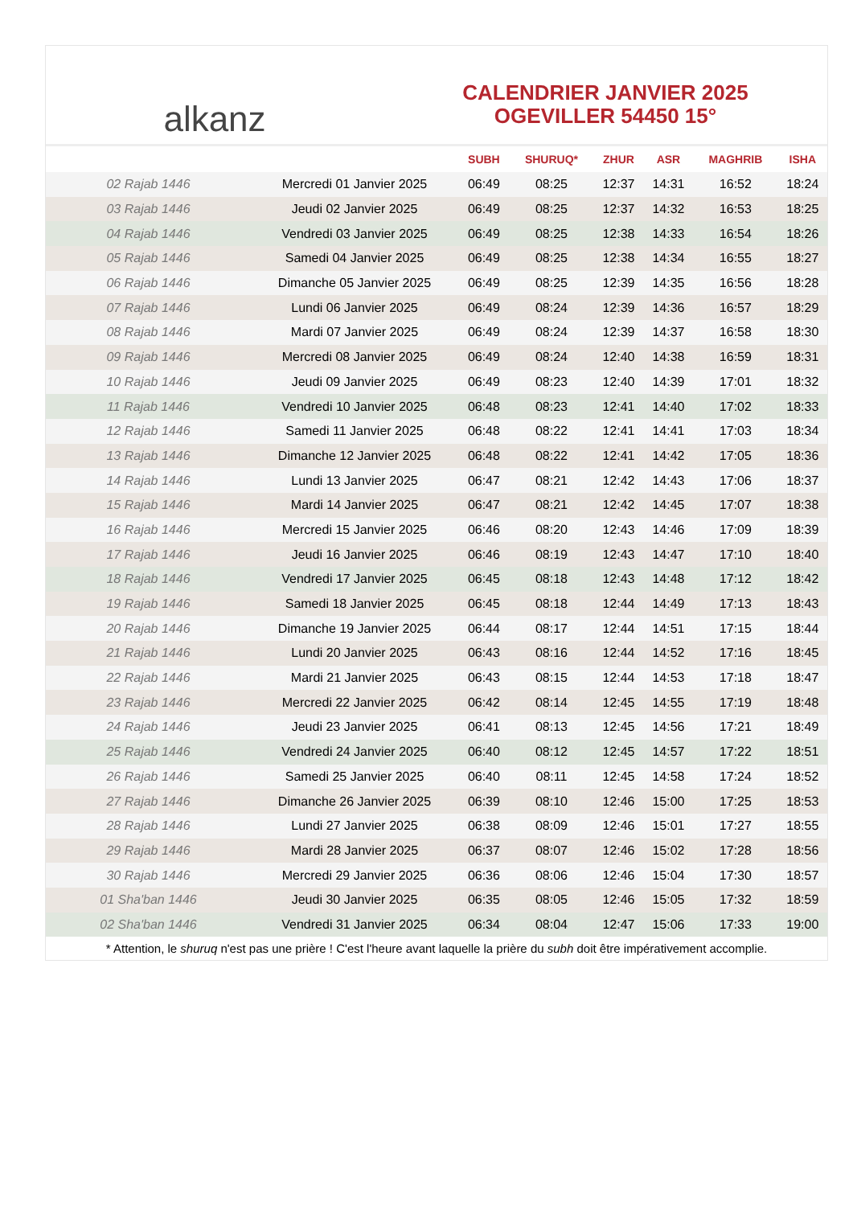alkanz
CALENDRIER JANVIER 2025
OGEVILLER 54450 15°
| | | SUBH | SHURUQ* | ZHUR | ASR | MAGHRIB | ISHA |
| --- | --- | --- | --- | --- | --- | --- | --- |
| 02 Rajab 1446 | Mercredi 01 Janvier 2025 | 06:49 | 08:25 | 12:37 | 14:31 | 16:52 | 18:24 |
| 03 Rajab 1446 | Jeudi 02 Janvier 2025 | 06:49 | 08:25 | 12:37 | 14:32 | 16:53 | 18:25 |
| 04 Rajab 1446 | Vendredi 03 Janvier 2025 | 06:49 | 08:25 | 12:38 | 14:33 | 16:54 | 18:26 |
| 05 Rajab 1446 | Samedi 04 Janvier 2025 | 06:49 | 08:25 | 12:38 | 14:34 | 16:55 | 18:27 |
| 06 Rajab 1446 | Dimanche 05 Janvier 2025 | 06:49 | 08:25 | 12:39 | 14:35 | 16:56 | 18:28 |
| 07 Rajab 1446 | Lundi 06 Janvier 2025 | 06:49 | 08:24 | 12:39 | 14:36 | 16:57 | 18:29 |
| 08 Rajab 1446 | Mardi 07 Janvier 2025 | 06:49 | 08:24 | 12:39 | 14:37 | 16:58 | 18:30 |
| 09 Rajab 1446 | Mercredi 08 Janvier 2025 | 06:49 | 08:24 | 12:40 | 14:38 | 16:59 | 18:31 |
| 10 Rajab 1446 | Jeudi 09 Janvier 2025 | 06:49 | 08:23 | 12:40 | 14:39 | 17:01 | 18:32 |
| 11 Rajab 1446 | Vendredi 10 Janvier 2025 | 06:48 | 08:23 | 12:41 | 14:40 | 17:02 | 18:33 |
| 12 Rajab 1446 | Samedi 11 Janvier 2025 | 06:48 | 08:22 | 12:41 | 14:41 | 17:03 | 18:34 |
| 13 Rajab 1446 | Dimanche 12 Janvier 2025 | 06:48 | 08:22 | 12:41 | 14:42 | 17:05 | 18:36 |
| 14 Rajab 1446 | Lundi 13 Janvier 2025 | 06:47 | 08:21 | 12:42 | 14:43 | 17:06 | 18:37 |
| 15 Rajab 1446 | Mardi 14 Janvier 2025 | 06:47 | 08:21 | 12:42 | 14:45 | 17:07 | 18:38 |
| 16 Rajab 1446 | Mercredi 15 Janvier 2025 | 06:46 | 08:20 | 12:43 | 14:46 | 17:09 | 18:39 |
| 17 Rajab 1446 | Jeudi 16 Janvier 2025 | 06:46 | 08:19 | 12:43 | 14:47 | 17:10 | 18:40 |
| 18 Rajab 1446 | Vendredi 17 Janvier 2025 | 06:45 | 08:18 | 12:43 | 14:48 | 17:12 | 18:42 |
| 19 Rajab 1446 | Samedi 18 Janvier 2025 | 06:45 | 08:18 | 12:44 | 14:49 | 17:13 | 18:43 |
| 20 Rajab 1446 | Dimanche 19 Janvier 2025 | 06:44 | 08:17 | 12:44 | 14:51 | 17:15 | 18:44 |
| 21 Rajab 1446 | Lundi 20 Janvier 2025 | 06:43 | 08:16 | 12:44 | 14:52 | 17:16 | 18:45 |
| 22 Rajab 1446 | Mardi 21 Janvier 2025 | 06:43 | 08:15 | 12:44 | 14:53 | 17:18 | 18:47 |
| 23 Rajab 1446 | Mercredi 22 Janvier 2025 | 06:42 | 08:14 | 12:45 | 14:55 | 17:19 | 18:48 |
| 24 Rajab 1446 | Jeudi 23 Janvier 2025 | 06:41 | 08:13 | 12:45 | 14:56 | 17:21 | 18:49 |
| 25 Rajab 1446 | Vendredi 24 Janvier 2025 | 06:40 | 08:12 | 12:45 | 14:57 | 17:22 | 18:51 |
| 26 Rajab 1446 | Samedi 25 Janvier 2025 | 06:40 | 08:11 | 12:45 | 14:58 | 17:24 | 18:52 |
| 27 Rajab 1446 | Dimanche 26 Janvier 2025 | 06:39 | 08:10 | 12:46 | 15:00 | 17:25 | 18:53 |
| 28 Rajab 1446 | Lundi 27 Janvier 2025 | 06:38 | 08:09 | 12:46 | 15:01 | 17:27 | 18:55 |
| 29 Rajab 1446 | Mardi 28 Janvier 2025 | 06:37 | 08:07 | 12:46 | 15:02 | 17:28 | 18:56 |
| 30 Rajab 1446 | Mercredi 29 Janvier 2025 | 06:36 | 08:06 | 12:46 | 15:04 | 17:30 | 18:57 |
| 01 Sha'ban 1446 | Jeudi 30 Janvier 2025 | 06:35 | 08:05 | 12:46 | 15:05 | 17:32 | 18:59 |
| 02 Sha'ban 1446 | Vendredi 31 Janvier 2025 | 06:34 | 08:04 | 12:47 | 15:06 | 17:33 | 19:00 |
* Attention, le shuruq n'est pas une prière ! C'est l'heure avant laquelle la prière du subh doit être impérativement accomplie.